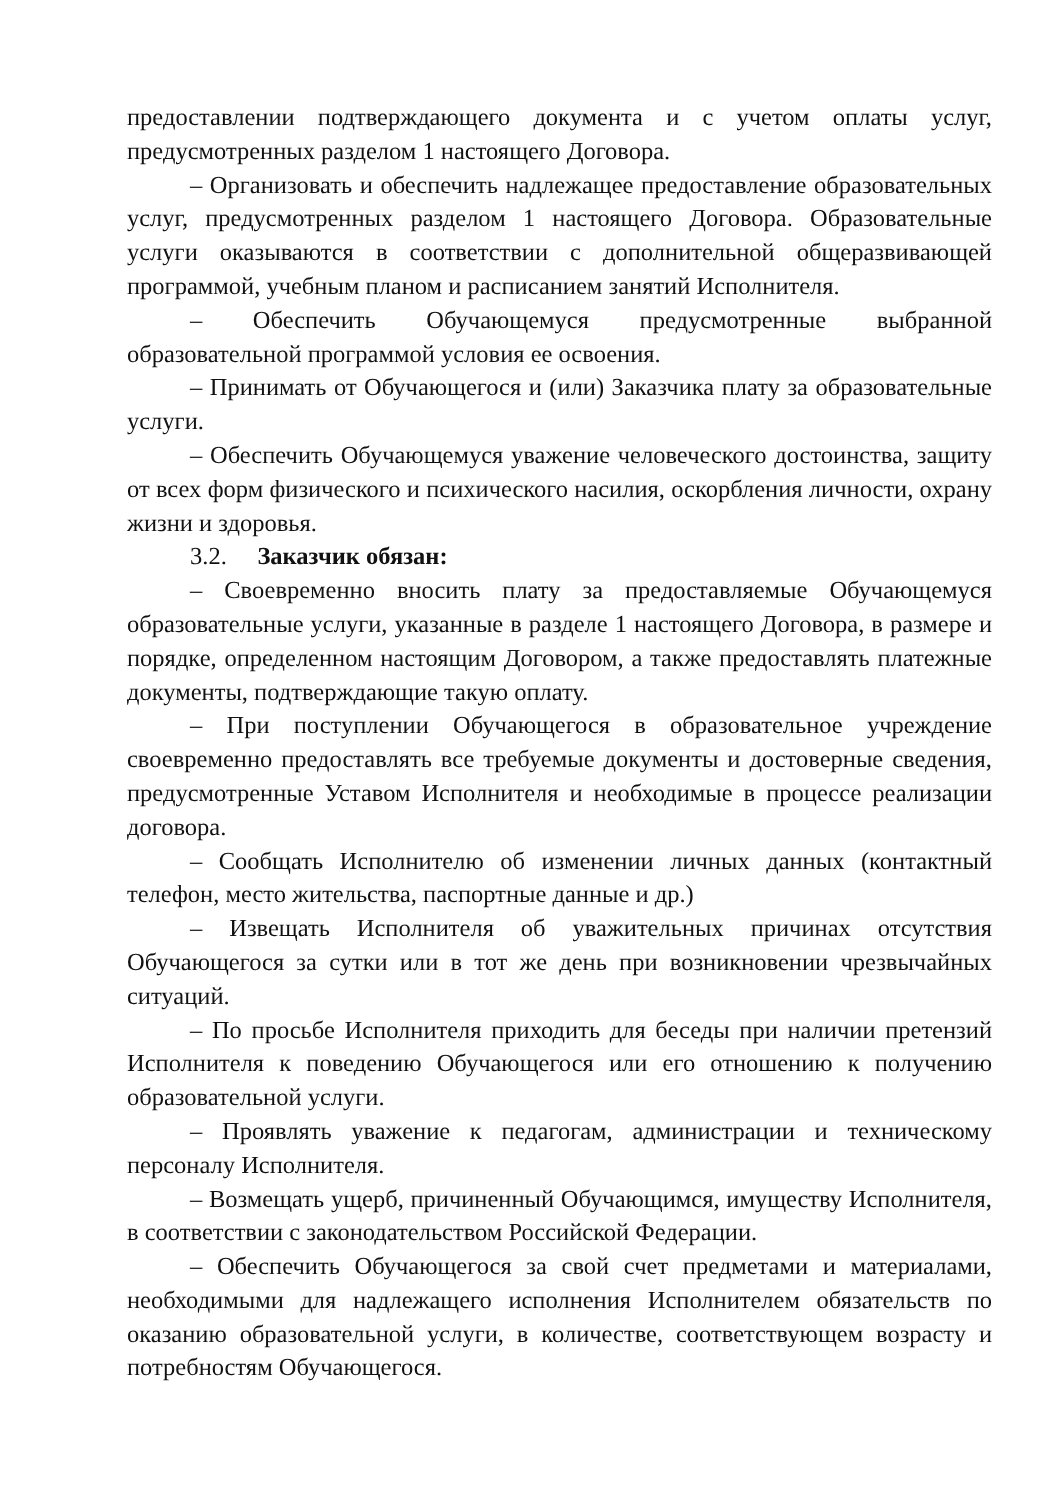предоставлении подтверждающего документа и с учетом оплаты услуг, предусмотренных разделом 1 настоящего Договора.
– Организовать и обеспечить надлежащее предоставление образовательных услуг, предусмотренных разделом 1 настоящего Договора. Образовательные услуги оказываются в соответствии с дополнительной общеразвивающей программой, учебным планом и расписанием занятий Исполнителя.
– Обеспечить Обучающемуся предусмотренные выбранной образовательной программой условия ее освоения.
– Принимать от Обучающегося и (или) Заказчика плату за образовательные услуги.
– Обеспечить Обучающемуся уважение человеческого достоинства, защиту от всех форм физического и психического насилия, оскорбления личности, охрану жизни и здоровья.
3.2. Заказчик обязан:
– Своевременно вносить плату за предоставляемые Обучающемуся образовательные услуги, указанные в разделе 1 настоящего Договора, в размере и порядке, определенном настоящим Договором, а также предоставлять платежные документы, подтверждающие такую оплату.
– При поступлении Обучающегося в образовательное учреждение своевременно предоставлять все требуемые документы и достоверные сведения, предусмотренные Уставом Исполнителя и необходимые в процессе реализации договора.
– Сообщать Исполнителю об изменении личных данных (контактный телефон, место жительства, паспортные данные и др.)
– Извещать Исполнителя об уважительных причинах отсутствия Обучающегося за сутки или в тот же день при возникновении чрезвычайных ситуаций.
– По просьбе Исполнителя приходить для беседы при наличии претензий Исполнителя к поведению Обучающегося или его отношению к получению образовательной услуги.
– Проявлять уважение к педагогам, администрации и техническому персоналу Исполнителя.
– Возмещать ущерб, причиненный Обучающимся, имуществу Исполнителя, в соответствии с законодательством Российской Федерации.
– Обеспечить Обучающегося за свой счет предметами и материалами, необходимыми для надлежащего исполнения Исполнителем обязательств по оказанию образовательной услуги, в количестве, соответствующем возрасту и потребностям Обучающегося.